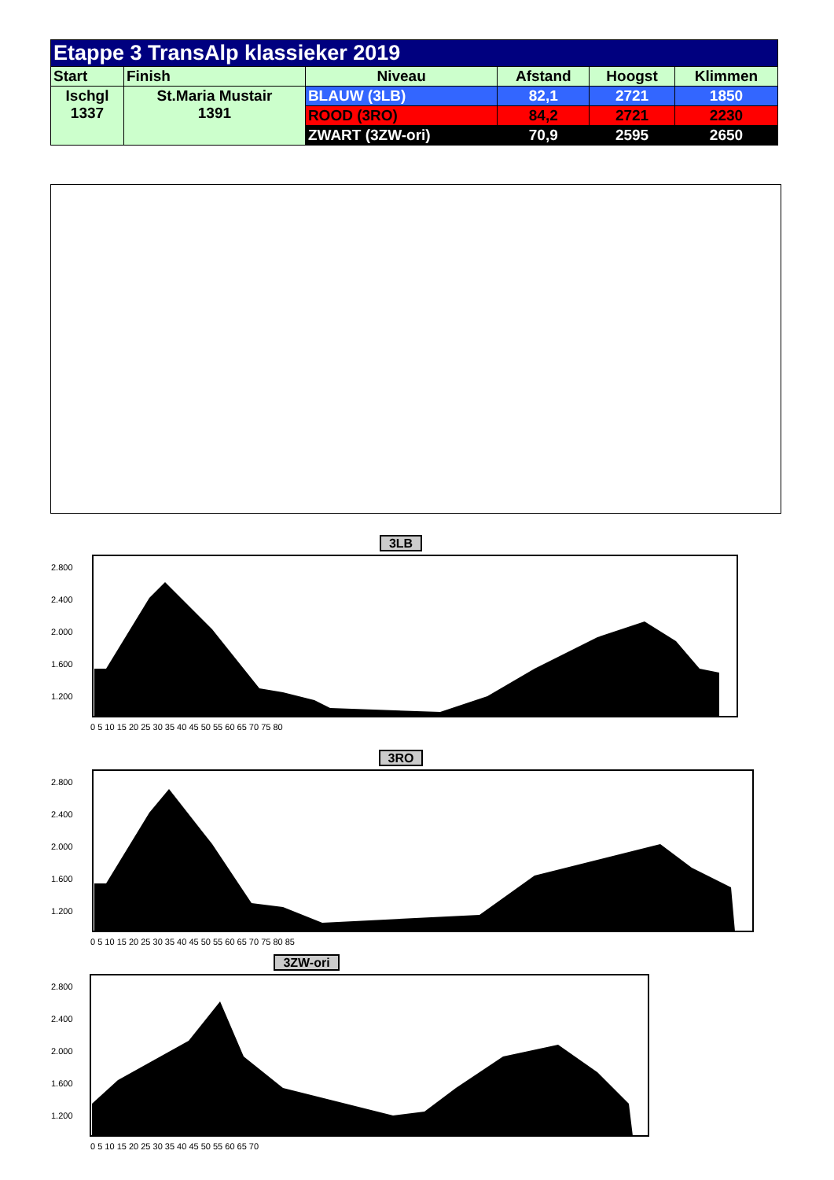| Etappe 3 TransAlp klassieker 2019 | | | | | |
| --- | --- | --- | --- | --- | --- |
| Start | Finish | Niveau | Afstand | Hoogst | Klimmen |
| Ischgl 1337 | St.Maria Mustair 1391 | BLAUW (3LB) | 82,1 | 2721 | 1850 |
| | | ROOD (3RO) | 84,2 | 2721 | 2230 |
| | | ZWART (3ZW-ori) | 70,9 | 2595 | 2650 |
3LB
2.800
2.400
2.000
1.600
1.200
0 5 10 15 20 25 30 35 40 45 50 55 60 65 70 75 80
3RO
2.800
2.400
2.000
1.600
1.200
0 5 10 15 20 25 30 35 40 45 50 55 60 65 70 75 80 85
3ZW-ori
2.800
2.400
2.000
1.600
1.200
0 5 10 15 20 25 30 35 40 45 50 55 60 65 70